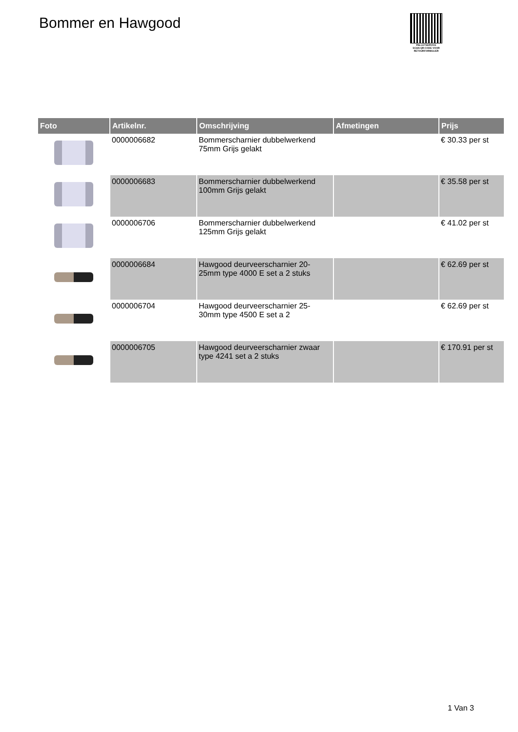Bommer en Hawgood
PALLETSERVICE
SCAN QR-CODE VOOR RETOURFORMULIER
| Foto | Artikelnr. | Omschrijving | Afmetingen | Prijs |
| --- | --- | --- | --- | --- |
| | 0000006682 | Bommerscharnier dubbelwerkend 75mm Grijs gelakt | | € 30.33 per st |
| | 0000006683 | Bommerscharnier dubbelwerkend 100mm Grijs gelakt | | € 35.58 per st |
| | 0000006706 | Bommerscharnier dubbelwerkend 125mm Grijs gelakt | | € 41.02 per st |
| | 0000006684 | Hawgood deurveerscharnier 20-25mm type 4000 E set a 2 stuks | | € 62.69 per st |
| | 0000006704 | Hawgood deurveerscharnier 25-30mm type 4500 E set a 2 | | € 62.69 per st |
| | 0000006705 | Hawgood deurveerscharnier zwaar type 4241 set a 2 stuks | | € 170.91 per st |
1 Van 3